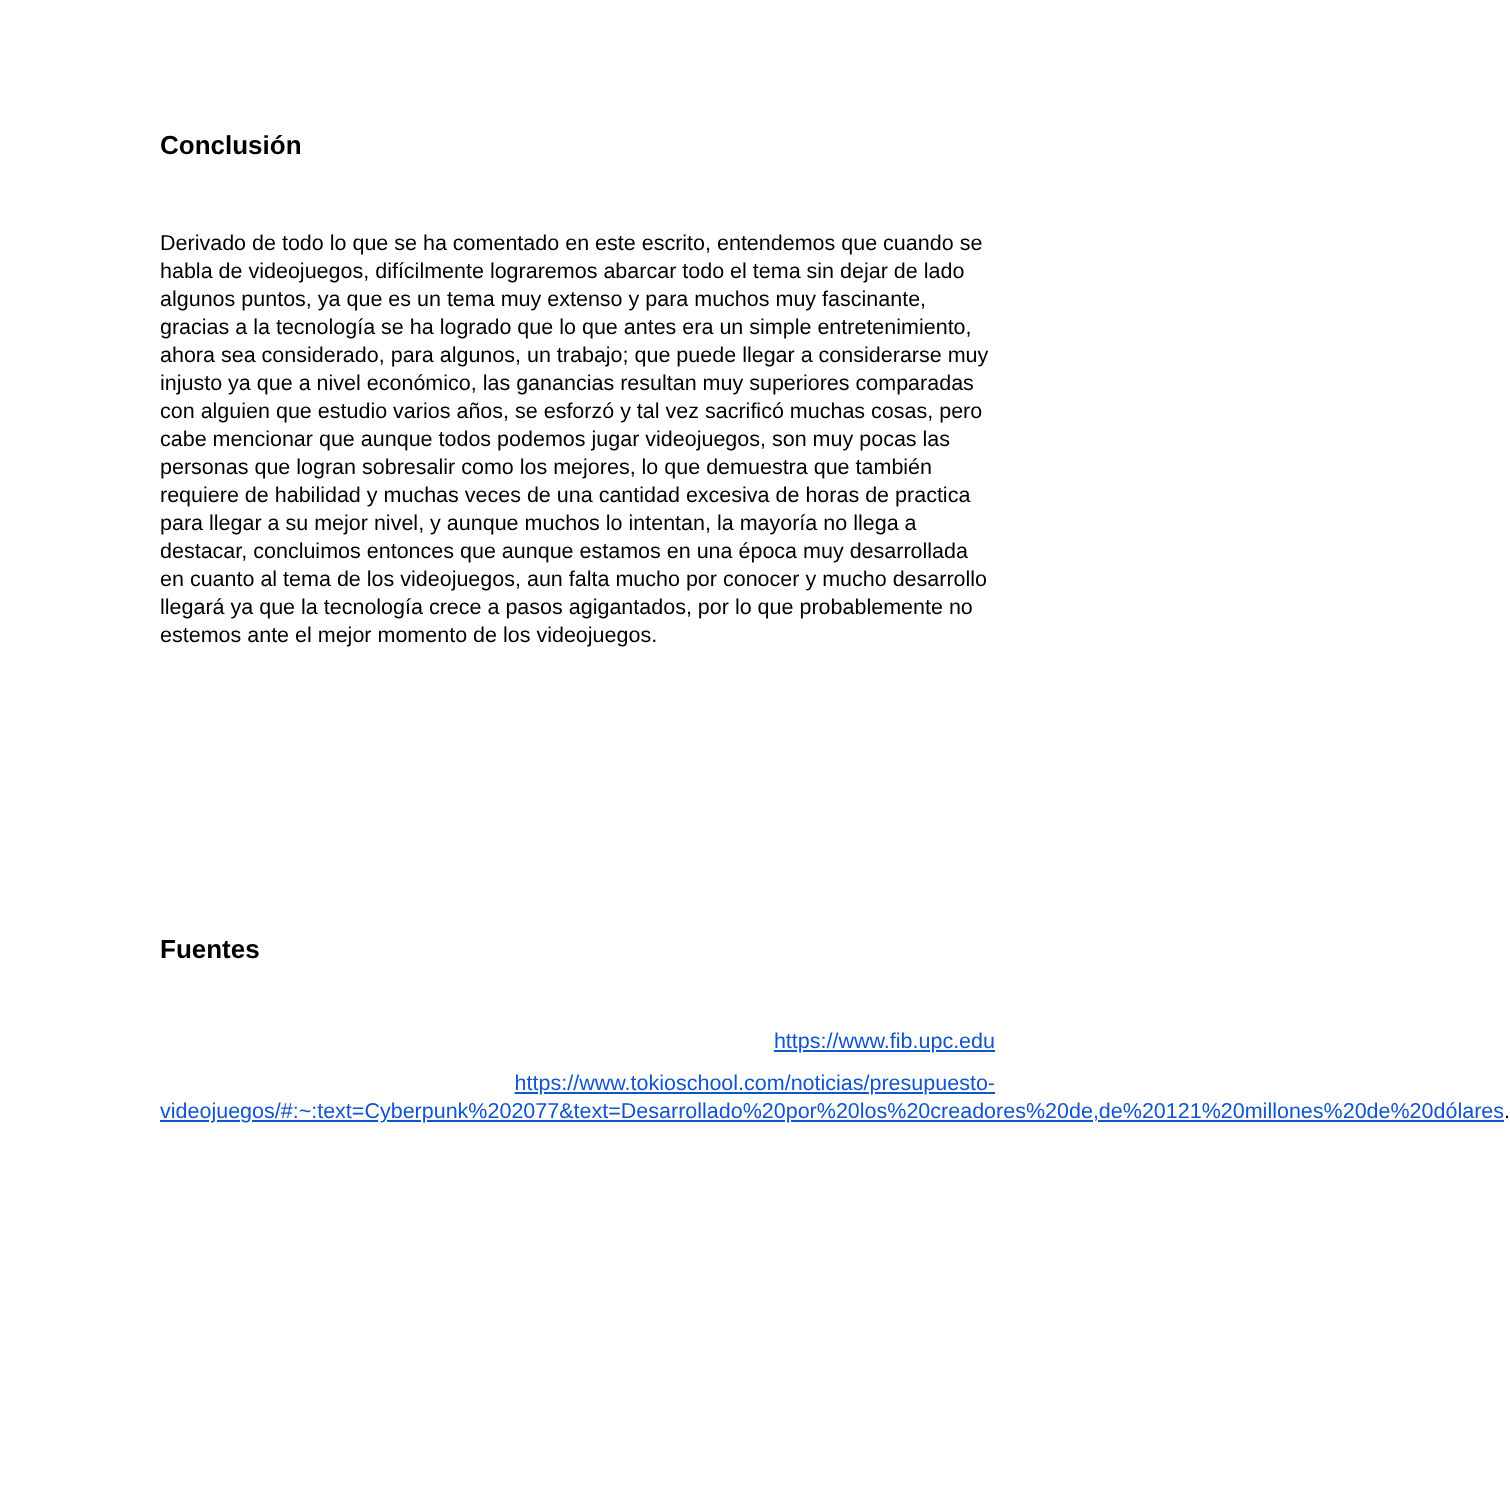Conclusión
Derivado de todo lo que se ha comentado en este escrito, entendemos que cuando se habla de videojuegos, difícilmente lograremos abarcar todo el tema sin dejar de lado algunos puntos, ya que es un tema muy extenso y para muchos muy fascinante, gracias a la tecnología se ha logrado que lo que antes era un simple entretenimiento, ahora sea considerado, para algunos, un trabajo; que puede llegar a considerarse muy injusto ya que a nivel económico, las ganancias resultan muy superiores comparadas con alguien que estudio varios años, se esforzó y tal vez sacrificó muchas cosas, pero cabe mencionar que aunque todos podemos jugar videojuegos, son muy pocas las personas que logran sobresalir como los mejores, lo que demuestra que también requiere de habilidad y muchas veces de una cantidad excesiva de horas de practica para llegar a su mejor nivel, y aunque muchos lo intentan, la mayoría no llega a destacar, concluimos entonces que aunque estamos en una época muy desarrollada en cuanto al tema de los videojuegos, aun falta mucho por conocer y mucho desarrollo llegará ya que la tecnología crece a pasos agigantados, por lo que probablemente no estemos ante el mejor momento de los videojuegos.
Fuentes
https://www.fib.upc.edu
https://www.tokioschool.com/noticias/presupuesto-videojuegos/#:~:text=Cyberpunk%202077&text=Desarrollado%20por%20los%20creadores%20de,de%20121%20millones%20de%20dólares.